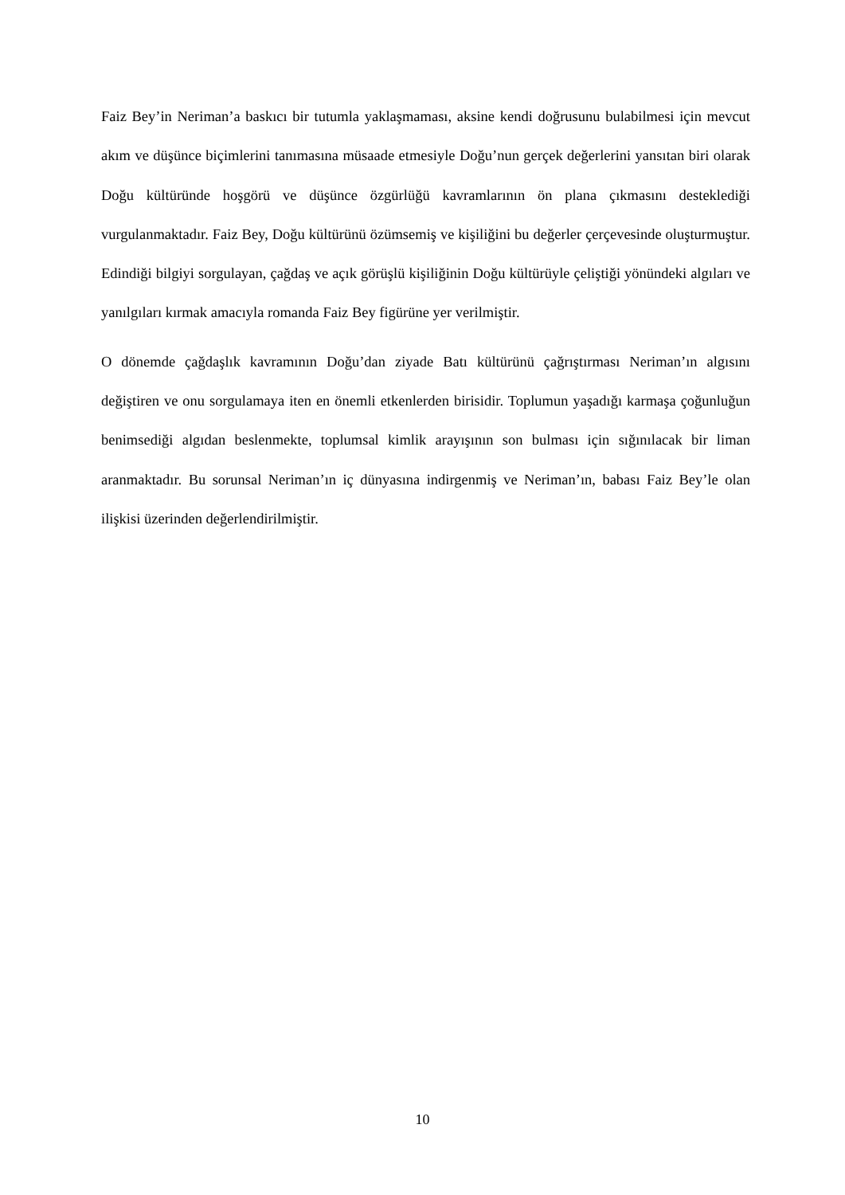Faiz Bey’in Neriman’a baskıcı bir tutumla yaklaşmaması, aksine kendi doğrusunu bulabilmesi için mevcut akım ve düşünce biçimlerini tanımasına müsaade etmesiyle Doğu’nun gerçek değerlerini yansıtan biri olarak Doğu kültüründe hoşgörü ve düşünce özgürlüğü kavramlarının ön plana çıkmasını desteklediği vurgulanmaktadır. Faiz Bey, Doğu kültürünü özümsemiş ve kişiliğini bu değerler çerçevesinde oluşturmuştur. Edindiği bilgiyi sorgulayan, çağdaş ve açık görüşlü kişiliğinin Doğu kültürüyle çeliştiği yönündeki algıları ve yanılgıları kırmak amacıyla romanda Faiz Bey figürüne yer verilmiştir.
O dönemde çağdaşlık kavramının Doğu’dan ziyade Batı kültürünü çağrıştırması Neriman’ın algısını değiştiren ve onu sorgulamaya iten en önemli etkenlerden birisidir. Toplumun yaşadığı karmaşa çoğunluğun benimsediği algıdan beslenmekte, toplumsal kimlik arayışının son bulması için sığınılacak bir liman aranmaktadır. Bu sorunsal Neriman’ın iç dünyasına indirgenmiş ve Neriman’ın, babası Faiz Bey’le olan ilişkisi üzerinden değerlendirilmiştir.
10